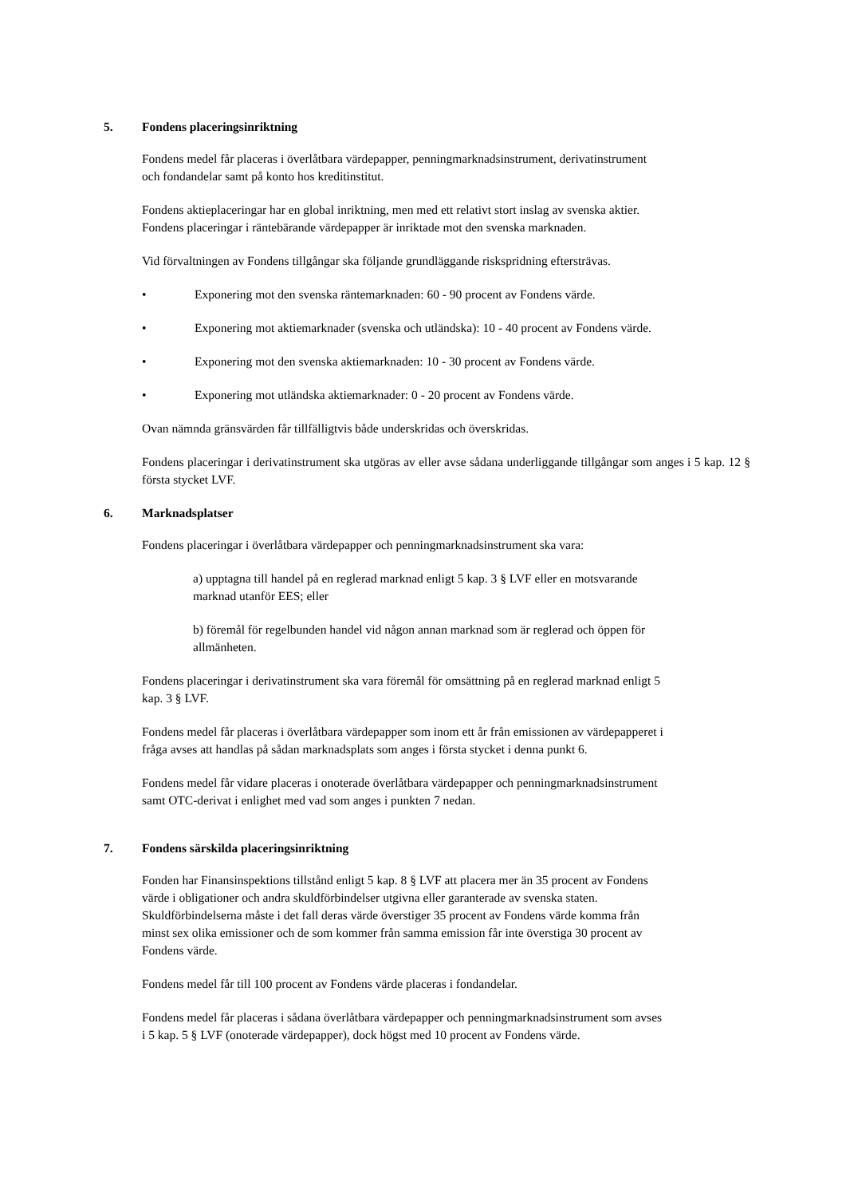5. Fondens placeringsinriktning
Fondens medel får placeras i överlåtbara värdepapper, penningmarknadsinstrument, derivatinstrument
och fondandelar samt på konto hos kreditinstitut.
Fondens aktieplaceringar har en global inriktning, men med ett relativt stort inslag av svenska aktier.
Fondens placeringar i räntebärande värdepapper är inriktade mot den svenska marknaden.
Vid förvaltningen av Fondens tillgångar ska följande grundläggande riskspridning eftersträvas.
• Exponering mot den svenska räntemarknaden: 60 - 90 procent av Fondens värde.
• Exponering mot aktiemarknader (svenska och utländska): 10 - 40 procent av Fondens värde.
• Exponering mot den svenska aktiemarknaden: 10 - 30 procent av Fondens värde.
• Exponering mot utländska aktiemarknader: 0 - 20 procent av Fondens värde.
Ovan nämnda gränsvärden får tillfälligtvis både underskridas och överskridas.
Fondens placeringar i derivatinstrument ska utgöras av eller avse sådana underliggande tillgångar som anges i 5 kap. 12 § första stycket LVF.
6. Marknadsplatser
Fondens placeringar i överlåtbara värdepapper och penningmarknadsinstrument ska vara:
a) upptagna till handel på en reglerad marknad enligt 5 kap. 3 § LVF eller en motsvarande
marknad utanför EES; eller
b) föremål för regelbunden handel vid någon annan marknad som är reglerad och öppen för
allmänheten.
Fondens placeringar i derivatinstrument ska vara föremål för omsättning på en reglerad marknad enligt 5
kap. 3 § LVF.
Fondens medel får placeras i överlåtbara värdepapper som inom ett år från emissionen av värdepapperet i
fråga avses att handlas på sådan marknadsplats som anges i första stycket i denna punkt 6.
Fondens medel får vidare placeras i onoterade överlåtbara värdepapper och penningmarknadsinstrument
samt OTC-derivat i enlighet med vad som anges i punkten 7 nedan.
7. Fondens särskilda placeringsinriktning
Fonden har Finansinspektions tillstånd enligt 5 kap. 8 § LVF att placera mer än 35 procent av Fondens
värde i obligationer och andra skuldförbindelser utgivna eller garanterade av svenska staten.
Skuldförbindelserna måste i det fall deras värde överstiger 35 procent av Fondens värde komma från
minst sex olika emissioner och de som kommer från samma emission får inte överstiga 30 procent av
Fondens värde.
Fondens medel får till 100 procent av Fondens värde placeras i fondandelar.
Fondens medel får placeras i sådana överlåtbara värdepapper och penningmarknadsinstrument som avses
i 5 kap. 5 § LVF (onoterade värdepapper), dock högst med 10 procent av Fondens värde.